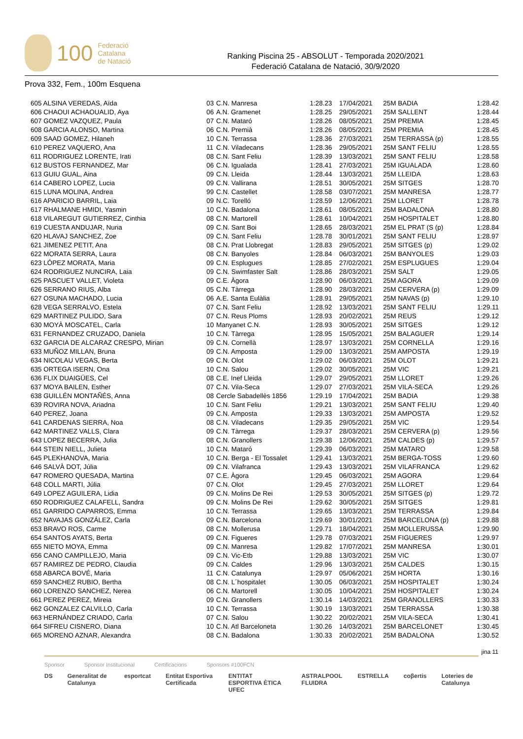100 Federació
Catalana
de Natació
Ranking Piscina 25 - ABSOLUT - Temporada 2020/2021
Federació Catalana de Natació, 30/9/2020
Prova 332, Fem., 100m Esquena
| 605 ALSINA VEREDAS, Aïda | 03 | C.N. Manresa | 1:28.23 | 17/04/2021 | 25M BADIA | 1:28.42 |
| 606 CHAOUI ACHAOUALID, Aya | 06 | A.N. Gramenet | 1:28.25 | 29/05/2021 | 25M SALLENT | 1:28.44 |
| 607 GOMEZ VAZQUEZ, Paula | 07 | C.N. Mataró | 1:28.26 | 08/05/2021 | 25M PREMIA | 1:28.45 |
| 608 GARCIA ALONSO, Martina | 06 | C.N. Premià | 1:28.26 | 08/05/2021 | 25M PREMIA | 1:28.45 |
| 609 SAAD GOMEZ, Hilaneh | 10 | C.N. Terrassa | 1:28.36 | 27/03/2021 | 25M TERRASSA (p) | 1:28.55 |
| 610 PEREZ VAQUERO, Ana | 11 | C.N. Viladecans | 1:28.36 | 29/05/2021 | 25M SANT FELIU | 1:28.55 |
| 611 RODRIGUEZ LORENTE, Irati | 08 | C.N. Sant Feliu | 1:28.39 | 13/03/2021 | 25M SANT FELIU | 1:28.58 |
| 612 BUSTOS FERNANDEZ, Mar | 06 | C.N. Igualada | 1:28.41 | 27/03/2021 | 25M IGUALADA | 1:28.60 |
| 613 GUIU GUAL, Aina | 09 | C.N. Lleida | 1:28.44 | 13/03/2021 | 25M LLEIDA | 1:28.63 |
| 614 CABERO LOPEZ, Lucia | 09 | C.N. Vallirana | 1:28.51 | 30/05/2021 | 25M SITGES | 1:28.70 |
| 615 LUNA MOLINA, Andrea | 99 | C.N. Castellet | 1:28.58 | 03/07/2021 | 25M MANRESA | 1:28.77 |
| 616 APARICIO BARRIL, Laia | 09 | N.C. Torelló | 1:28.59 | 12/06/2021 | 25M LLORET | 1:28.78 |
| 617 RHALMANE HMIDI, Yasmin | 10 | C.N. Badalona | 1:28.61 | 08/05/2021 | 25M BADALONA | 1:28.80 |
| 618 VILAREGUT GUTIERREZ, Cinthia | 08 | C.N. Martorell | 1:28.61 | 10/04/2021 | 25M HOSPITALET | 1:28.80 |
| 619 CUESTA ANDUJAR, Nuria | 09 | C.N. Sant Boi | 1:28.65 | 28/03/2021 | 25M EL PRAT (S (p) | 1:28.84 |
| 620 HLAVAJ SANCHEZ, Zoe | 09 | C.N. Sant Feliu | 1:28.78 | 30/01/2021 | 25M SANT FELIU | 1:28.97 |
| 621 JIMENEZ PETIT, Ana | 08 | C.N. Prat Llobregat | 1:28.83 | 29/05/2021 | 25M SITGES (p) | 1:29.02 |
| 622 MORATA SERRA, Laura | 08 | C.N. Banyoles | 1:28.84 | 06/03/2021 | 25M BANYOLES | 1:29.03 |
| 623 LÓPEZ MORATA, Maria | 09 | C.N. Esplugues | 1:28.85 | 27/02/2021 | 25M ESPLUGUES | 1:29.04 |
| 624 RODRIGUEZ NUNCIRA, Laia | 09 | C.N. Swimfaster Salt | 1:28.86 | 28/03/2021 | 25M SALT | 1:29.05 |
| 625 PASCUET VALLET, Violeta | 09 | C.E. Àgora | 1:28.90 | 06/03/2021 | 25M AGORA | 1:29.09 |
| 626 SERRANO RIUS, Alba | 05 | C.N. Tàrrega | 1:28.90 | 28/03/2021 | 25M CERVERA (p) | 1:29.09 |
| 627 OSUNA MACHADO, Lucia | 06 | A.E. Santa Eulàlia | 1:28.91 | 29/05/2021 | 25M NAVAS (p) | 1:29.10 |
| 628 VEGA SERRALVO, Estela | 07 | C.N. Sant Feliu | 1:28.92 | 13/03/2021 | 25M SANT FELIU | 1:29.11 |
| 629 MARTINEZ PULIDO, Sara | 07 | C.N. Reus Ploms | 1:28.93 | 20/02/2021 | 25M REUS | 1:29.12 |
| 630 MOYÀ MOSCATEL, Carla | 10 | Manyanet C.N. | 1:28.93 | 30/05/2021 | 25M SITGES | 1:29.12 |
| 631 FERNANDEZ CRUZADO, Daniela | 10 | C.N. Tàrrega | 1:28.95 | 15/05/2021 | 25M BALAGUER | 1:29.14 |
| 632 GARCIA DE ALCARAZ CRESPO, Mirian | 09 | C.N. Cornellà | 1:28.97 | 13/03/2021 | 25M CORNELLA | 1:29.16 |
| 633 MUÑOZ MILLAN, Bruna | 09 | C.N. Amposta | 1:29.00 | 13/03/2021 | 25M AMPOSTA | 1:29.19 |
| 634 NICOLAU VEGAS, Berta | 09 | C.N. Olot | 1:29.02 | 06/03/2021 | 25M OLOT | 1:29.21 |
| 635 ORTEGA ISERN, Ona | 10 | C.N. Salou | 1:29.02 | 30/05/2021 | 25M VIC | 1:29.21 |
| 636 FLIX DUAIGÜES, Cel | 08 | C.E. Inef Lleida | 1:29.07 | 29/05/2021 | 25M LLORET | 1:29.26 |
| 637 MOYA BAILEN, Esther | 07 | C.N. Vila-Seca | 1:29.07 | 27/03/2021 | 25M VILA-SECA | 1:29.26 |
| 638 GUILLÉN MONTAÑÉS, Anna | 08 | Cercle Sabadellès 1856 | 1:29.19 | 17/04/2021 | 25M BADIA | 1:29.38 |
| 639 ROVIRA NOVA, Ariadna | 10 | C.N. Sant Feliu | 1:29.21 | 13/03/2021 | 25M SANT FELIU | 1:29.40 |
| 640 PEREZ, Joana | 09 | C.N. Amposta | 1:29.33 | 13/03/2021 | 25M AMPOSTA | 1:29.52 |
| 641 CARDENAS SIERRA, Noa | 08 | C.N. Viladecans | 1:29.35 | 29/05/2021 | 25M VIC | 1:29.54 |
| 642 MARTINEZ VALLS, Clara | 09 | C.N. Tàrrega | 1:29.37 | 28/03/2021 | 25M CERVERA (p) | 1:29.56 |
| 643 LOPEZ BECERRA, Julia | 08 | C.N. Granollers | 1:29.38 | 12/06/2021 | 25M CALDES (p) | 1:29.57 |
| 644 STEIN NIELL, Julieta | 10 | C.N. Mataró | 1:29.39 | 06/03/2021 | 25M MATARO | 1:29.58 |
| 645 PLEKHANOVA, Maria | 10 | C.N. Berga - El Tossalet | 1:29.41 | 13/03/2021 | 25M BERGA-TOSS | 1:29.60 |
| 646 SALVÀ DOT, Júlia | 09 | C.N. Vilafranca | 1:29.43 | 13/03/2021 | 25M VILAFRANCA | 1:29.62 |
| 647 ROMERO QUESADA, Martina | 07 | C.E. Àgora | 1:29.45 | 06/03/2021 | 25M AGORA | 1:29.64 |
| 648 COLL MARTI, Júlia | 07 | C.N. Olot | 1:29.45 | 27/03/2021 | 25M LLORET | 1:29.64 |
| 649 LOPEZ AGUILERA, Lidia | 09 | C.N. Molins De Rei | 1:29.53 | 30/05/2021 | 25M SITGES (p) | 1:29.72 |
| 650 RODRIGUEZ CALAFELL, Sandra | 09 | C.N. Molins De Rei | 1:29.62 | 30/05/2021 | 25M SITGES | 1:29.81 |
| 651 GARRIDO CAPARROS, Emma | 10 | C.N. Terrassa | 1:29.65 | 13/03/2021 | 25M TERRASSA | 1:29.84 |
| 652 NAVAJAS GONZÁLEZ, Carla | 09 | C.N. Barcelona | 1:29.69 | 30/01/2021 | 25M BARCELONA (p) | 1:29.88 |
| 653 BRAVO ROS, Carme | 08 | C.N. Mollerusa | 1:29.71 | 18/04/2021 | 25M MOLLERUSSA | 1:29.90 |
| 654 SANTOS AYATS, Berta | 09 | C.N. Figueres | 1:29.78 | 07/03/2021 | 25M FIGUERES | 1:29.97 |
| 655 NIETO MOYA, Emma | 09 | C.N. Manresa | 1:29.82 | 17/07/2021 | 25M MANRESA | 1:30.01 |
| 656 CANO CAMPILLEJO, Maria | 09 | C.N. Vic-Etb | 1:29.88 | 13/03/2021 | 25M VIC | 1:30.07 |
| 657 RAMIREZ DE PEDRO, Claudia | 09 | C.N. Caldes | 1:29.96 | 13/03/2021 | 25M CALDES | 1:30.15 |
| 658 ABARCA BOVÉ, Maria | 11 | C.N. Catalunya | 1:29.97 | 05/06/2021 | 25M HORTA | 1:30.16 |
| 659 SANCHEZ RUBIO, Bertha | 08 | C.N. L´hospitalet | 1:30.05 | 06/03/2021 | 25M HOSPITALET | 1:30.24 |
| 660 LORENZO SANCHEZ, Nerea | 06 | C.N. Martorell | 1:30.05 | 10/04/2021 | 25M HOSPITALET | 1:30.24 |
| 661 PEREZ PEREZ, Mireia | 09 | C.N. Granollers | 1:30.14 | 14/03/2021 | 25M GRANOLLERS | 1:30.33 |
| 662 GONZALEZ CALVILLO, Carla | 10 | C.N. Terrassa | 1:30.19 | 13/03/2021 | 25M TERRASSA | 1:30.38 |
| 663 HERNÁNDEZ CRIADO, Carla | 07 | C.N. Salou | 1:30.22 | 20/02/2021 | 25M VILA-SECA | 1:30.41 |
| 664 SIFREU CISNERO, Diana | 10 | C.N. Atl Barceloneta | 1:30.26 | 14/03/2021 | 25M BARCELONET | 1:30.45 |
| 665 MORENO AZNAR, Alexandra | 08 | C.N. Badalona | 1:30.33 | 20/02/2021 | 25M BADALONA | 1:30.52 |
jina 11
Sponsor Sponsor Institucional Certificacions Sponsors #100FCN
DS Generalitat de Catalunya esportcat Entitat Esportiva Certificada ENTITAT ESPORTIVA ÈTICA UFEC ASTRALPOOL FLUIDRA ESTRELLA coβertis Loteries de Catalunya